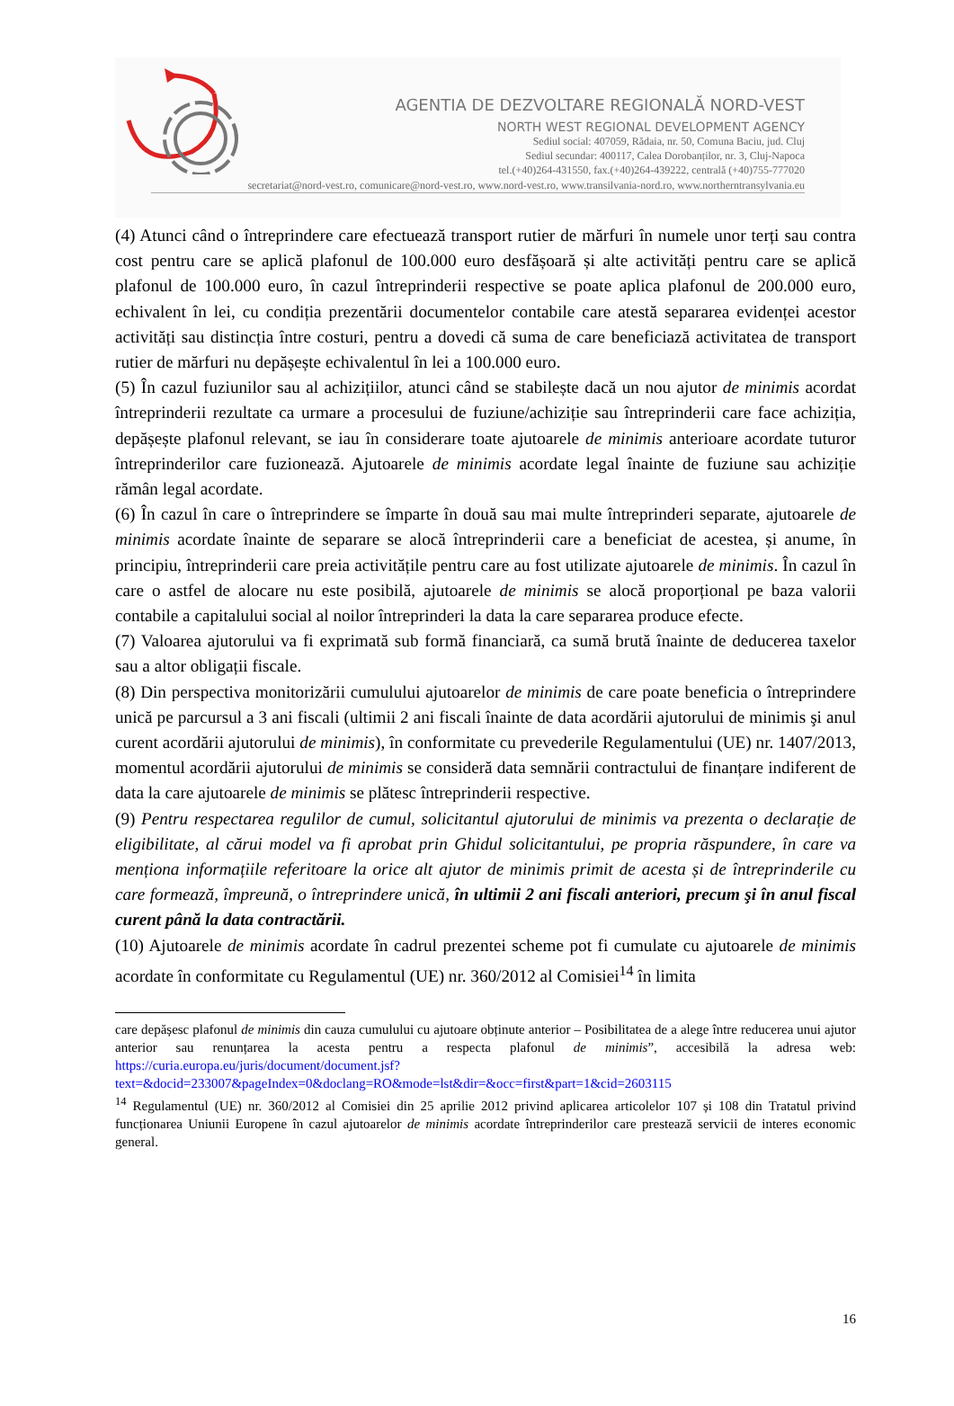AGENTIA DE DEZVOLTARE REGIONALĂ NORD-VEST
NORTH WEST REGIONAL DEVELOPMENT AGENCY
Sediul social: 407059, Rădaia, nr. 50, Comuna Baciu, jud. Cluj
Sediul secundar: 400117, Calea Dorobanților, nr. 3, Cluj-Napoca
tel.(+40)264-431550, fax.(+40)264-439222, centrală (+40)755-777020
secretariat@nord-vest.ro, comunicare@nord-vest.ro, www.nord-vest.ro, www.transilvania-nord.ro, www.northerntransylvania.eu
(4) Atunci când o întreprindere care efectuează transport rutier de mărfuri în numele unor terți sau contra cost pentru care se aplică plafonul de 100.000 euro desfășoară și alte activități pentru care se aplică plafonul de 100.000 euro, în cazul întreprinderii respective se poate aplica plafonul de 200.000 euro, echivalent în lei, cu condiția prezentării documentelor contabile care atestă separarea evidenței acestor activități sau distincția între costuri, pentru a dovedi că suma de care beneficiază activitatea de transport rutier de mărfuri nu depășește echivalentul în lei a 100.000 euro.
(5) În cazul fuziunilor sau al achizițiilor, atunci când se stabilește dacă un nou ajutor de minimis acordat întreprinderii rezultate ca urmare a procesului de fuziune/achiziție sau întreprinderii care face achiziția, depășește plafonul relevant, se iau în considerare toate ajutoarele de minimis anterioare acordate tuturor întreprinderilor care fuzionează. Ajutoarele de minimis acordate legal înainte de fuziune sau achiziție rămân legal acordate.
(6) În cazul în care o întreprindere se împarte în două sau mai multe întreprinderi separate, ajutoarele de minimis acordate înainte de separare se alocă întreprinderii care a beneficiat de acestea, și anume, în principiu, întreprinderii care preia activitățile pentru care au fost utilizate ajutoarele de minimis. În cazul în care o astfel de alocare nu este posibilă, ajutoarele de minimis se alocă proporțional pe baza valorii contabile a capitalului social al noilor întreprinderi la data la care separarea produce efecte.
(7) Valoarea ajutorului va fi exprimată sub formă financiară, ca sumă brută înainte de deducerea taxelor sau a altor obligații fiscale.
(8) Din perspectiva monitorizării cumulului ajutoarelor de minimis de care poate beneficia o întreprindere unică pe parcursul a 3 ani fiscali (ultimii 2 ani fiscali înainte de data acordării ajutorului de minimis şi anul curent acordării ajutorului de minimis), în conformitate cu prevederile Regulamentului (UE) nr. 1407/2013, momentul acordării ajutorului de minimis se consideră data semnării contractului de finanțare indiferent de data la care ajutoarele de minimis se plătesc întreprinderii respective.
(9) Pentru respectarea regulilor de cumul, solicitantul ajutorului de minimis va prezenta o declarație de eligibilitate, al cărui model va fi aprobat prin Ghidul solicitantului, pe propria răspundere, în care va menționa informațiile referitoare la orice alt ajutor de minimis primit de acesta și de întreprinderile cu care formează, împreună, o întreprindere unică, în ultimii 2 ani fiscali anteriori, precum şi în anul fiscal curent până la data contractării.
(10) Ajutoarele de minimis acordate în cadrul prezentei scheme pot fi cumulate cu ajutoarele de minimis acordate în conformitate cu Regulamentul (UE) nr. 360/2012 al Comisiei<sup>14</sup> în limita
care depășesc plafonul de minimis din cauza cumulului cu ajutoare obținute anterior – Posibilitatea de a alege între reducerea unui ajutor anterior sau renunțarea la acesta pentru a respecta plafonul de minimis”, accesibilă la adresa web: https://curia.europa.eu/juris/document/document.jsf?text=&docid=233007&pageIndex=0&doclang=RO&mode=lst&dir=&occ=first&part=1&cid=2603115
<sup>14</sup> Regulamentul (UE) nr. 360/2012 al Comisiei din 25 aprilie 2012 privind aplicarea articolelor 107 și 108 din Tratatul privind funcționarea Uniunii Europene în cazul ajutoarelor de minimis acordate întreprinderilor care prestează servicii de interes economic general.
16